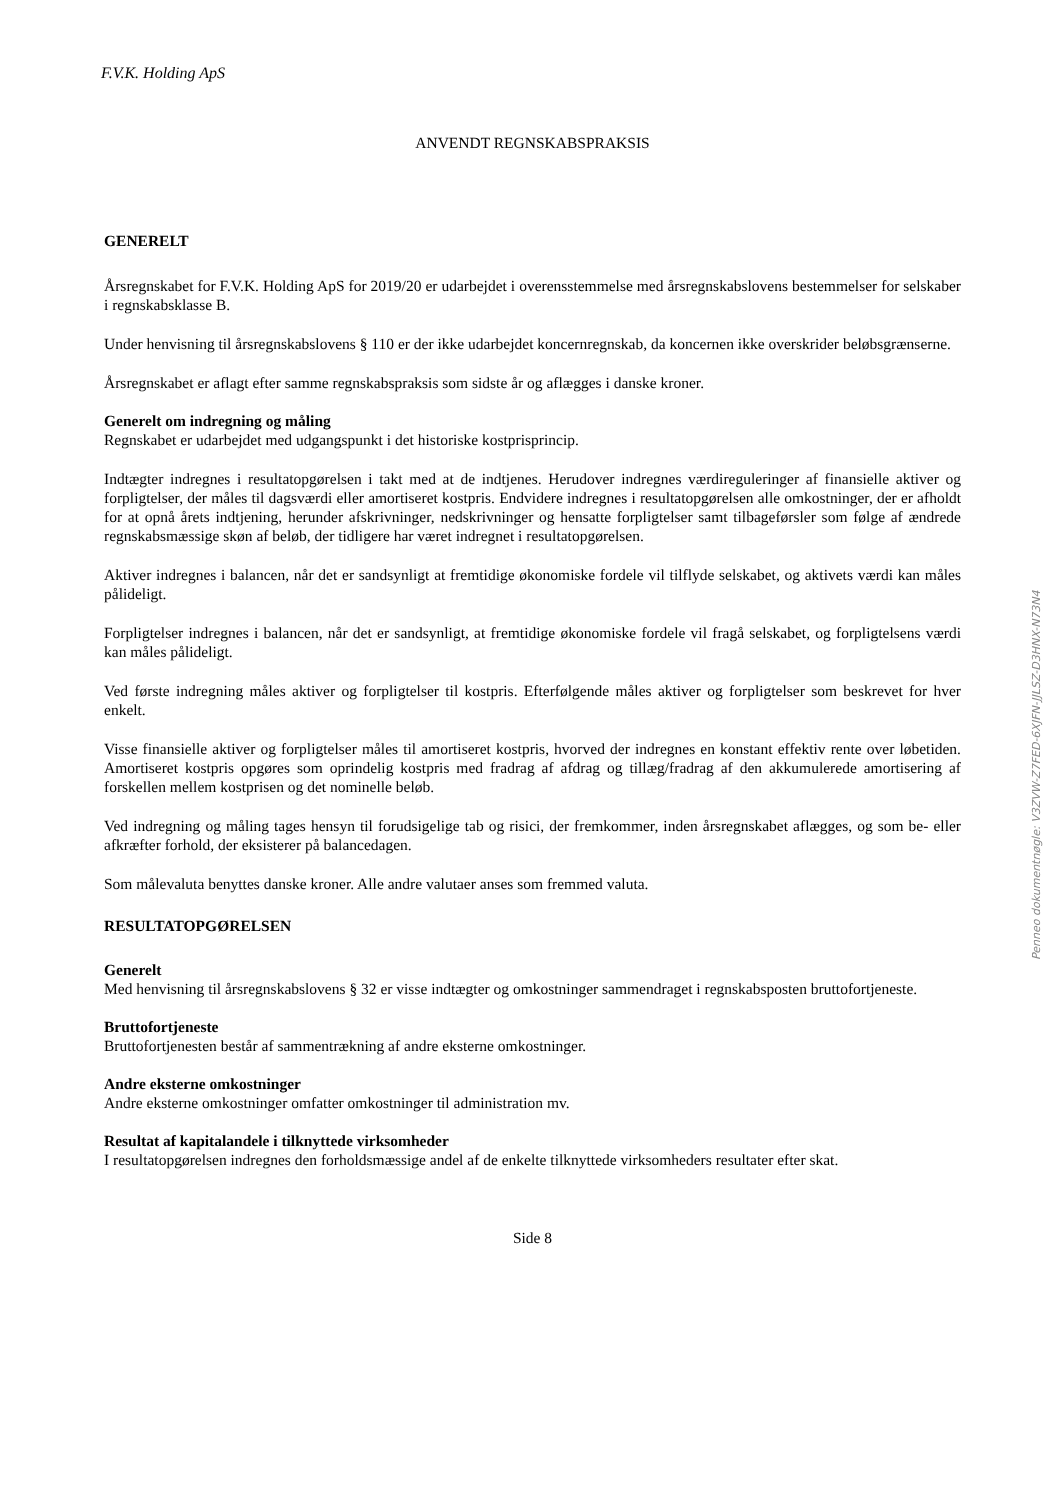F.V.K. Holding ApS
ANVENDT REGNSKABSPRAKSIS
GENERELT
Årsregnskabet for F.V.K. Holding ApS for 2019/20 er udarbejdet i overensstemmelse med årsregnskabslovens bestemmelser for selskaber i regnskabsklasse B.
Under henvisning til årsregnskabslovens § 110 er der ikke udarbejdet koncernregnskab, da koncernen ikke overskrider beløbsgrænserne.
Årsregnskabet er aflagt efter samme regnskabspraksis som sidste år og aflægges i danske kroner.
Generelt om indregning og måling
Regnskabet er udarbejdet med udgangspunkt i det historiske kostprisprincip.
Indtægter indregnes i resultatopgørelsen i takt med at de indtjenes. Herudover indregnes værdireguleringer af finansielle aktiver og forpligtelser, der måles til dagsværdi eller amortiseret kostpris. Endvidere indregnes i resultatopgørelsen alle omkostninger, der er afholdt for at opnå årets indtjening, herunder afskrivninger, nedskrivninger og hensatte forpligtelser samt tilbageførsler som følge af ændrede regnskabsmæssige skøn af beløb, der tidligere har været indregnet i resultatopgørelsen.
Aktiver indregnes i balancen, når det er sandsynligt at fremtidige økonomiske fordele vil tilflyde selskabet, og aktivets værdi kan måles pålideligt.
Forpligtelser indregnes i balancen, når det er sandsynligt, at fremtidige økonomiske fordele vil fragå selskabet, og forpligtelsens værdi kan måles pålideligt.
Ved første indregning måles aktiver og forpligtelser til kostpris. Efterfølgende måles aktiver og forpligtelser som beskrevet for hver enkelt.
Visse finansielle aktiver og forpligtelser måles til amortiseret kostpris, hvorved der indregnes en konstant effektiv rente over løbetiden. Amortiseret kostpris opgøres som oprindelig kostpris med fradrag af afdrag og tillæg/fradrag af den akkumulerede amortisering af forskellen mellem kostprisen og det nominelle beløb.
Ved indregning og måling tages hensyn til forudsigelige tab og risici, der fremkommer, inden årsregnskabet aflægges, og som be- eller afkræfter forhold, der eksisterer på balancedagen.
Som målevaluta benyttes danske kroner. Alle andre valutaer anses som fremmed valuta.
RESULTATOPGØRELSEN
Generelt
Med henvisning til årsregnskabslovens § 32 er visse indtægter og omkostninger sammendraget i regnskabsposten bruttofortjeneste.
Bruttofortjeneste
Bruttofortjenesten består af sammentrækning af andre eksterne omkostninger.
Andre eksterne omkostninger
Andre eksterne omkostninger omfatter omkostninger til administration mv.
Resultat af kapitalandele i tilknyttede virksomheder
I resultatopgørelsen indregnes den forholdsmæssige andel af de enkelte tilknyttede virksomheders resultater efter skat.
Side 8
Penneo dokumentnøgle: V3ZVW-Z7FED-6XJFN-JJLSZ-D3HNX-N73N4